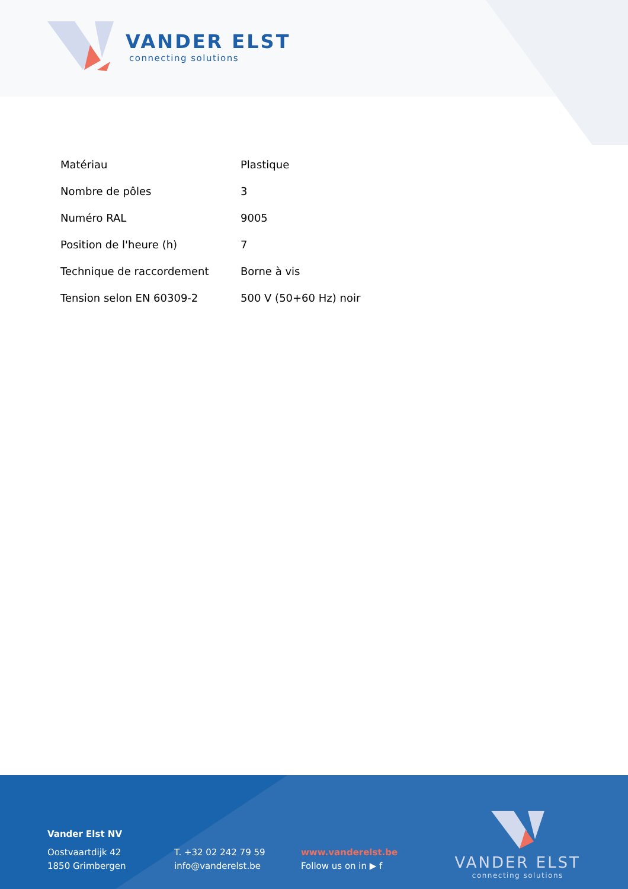VANDER ELST
connecting solutions
| Matériau | Plastique |
| Nombre de pôles | 3 |
| Numéro RAL | 9005 |
| Position de l'heure (h) | 7 |
| Technique de raccordement | Borne à vis |
| Tension selon EN 60309-2 | 500 V (50+60 Hz) noir |
Vander Elst NV
Oostvaartdijk 42
1850 Grimbergen
T. +32 02 242 79 59
info@vanderelst.be
www.vanderelst.be
Follow us on in ▶ f
VANDER ELST
connecting solutions